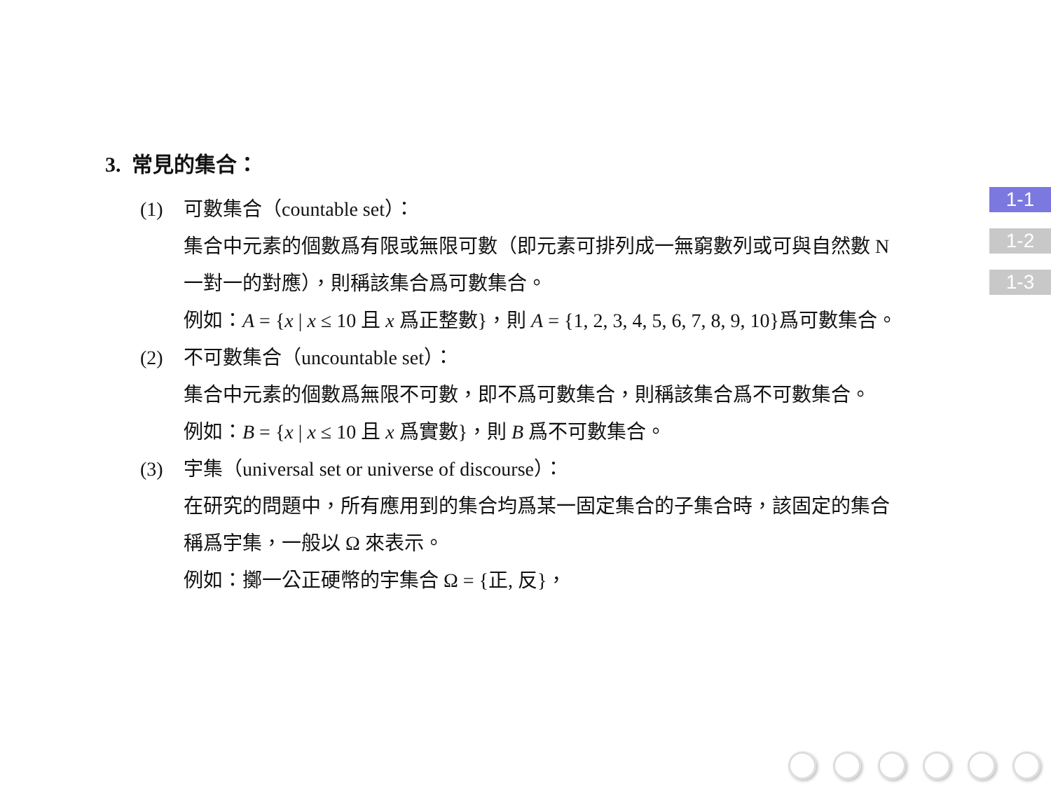3. 常見的集合：
(1) 可數集合（countable set）：
集合中元素的個數爲有限或無限可數（即元素可排列成一無窮數列或可與自然數 N 一對一的對應），則稱該集合爲可數集合。
例如：A = {x | x ≤ 10 且 x 爲正整數}，則 A = {1, 2, 3, 4, 5, 6, 7, 8, 9, 10}爲可數集合。
(2) 不可數集合（uncountable set）：
集合中元素的個數爲無限不可數，即不爲可數集合，則稱該集合爲不可數集合。
例如：B = {x | x ≤ 10 且 x 爲實數}，則 B 爲不可數集合。
(3) 宇集（universal set or universe of discourse）：
在研究的問題中，所有應用到的集合均爲某一固定集合的子集合時，該固定的集合稱爲宇集，一般以 Ω 來表示。
例如：擲一公正硬幣的宇集合 Ω = {正, 反}，
1-1
1-2
1-3